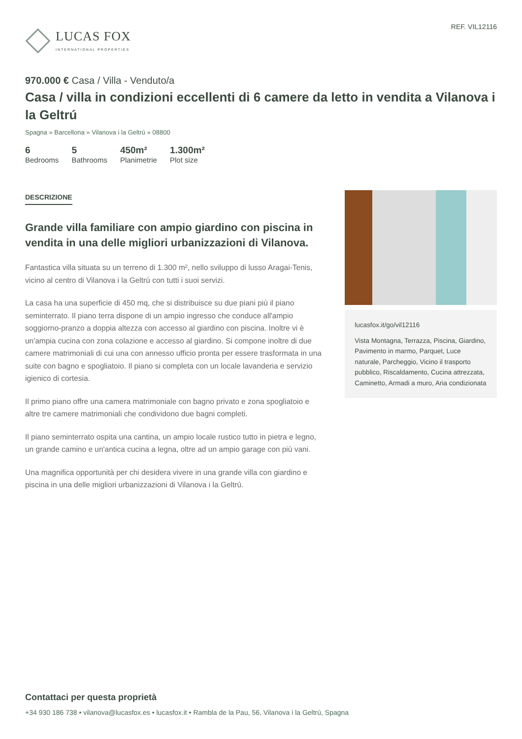LUCAS FOX
INTERNATIONAL PROPERTIES
REF. VIL12116
970.000 € Casa / Villa - Venduto/a
Casa / villa in condizioni eccellenti di 6 camere da letto in vendita a Vilanova i la Geltrú
Spagna » Barcellona » Vilanova i la Geltrú » 08800
6
Bedrooms
5
Bathrooms
450m²
Planimetrie
1.300m²
Plot size
DESCRIZIONE
Grande villa familiare con ampio giardino con piscina in vendita in una delle migliori urbanizzazioni di Vilanova.
Fantastica villa situata su un terreno di 1.300 m², nello sviluppo di lusso Aragai-Tenis, vicino al centro di Vilanova i la Geltrú con tutti i suoi servizi.
La casa ha una superficie di 450 mq, che si distribuisce su due piani più il piano seminterrato. Il piano terra dispone di un ampio ingresso che conduce all'ampio soggiorno-pranzo a doppia altezza con accesso al giardino con piscina. Inoltre vi è un'ampia cucina con zona colazione e accesso al giardino. Si compone inoltre di due camere matrimoniali di cui una con annesso ufficio pronta per essere trasformata in una suite con bagno e spogliatoio. Il piano si completa con un locale lavanderia e servizio igienico di cortesia.
Il primo piano offre una camera matrimoniale con bagno privato e zona spogliatoio e altre tre camere matrimoniali che condividono due bagni completi.
Il piano seminterrato ospita una cantina, un ampio locale rustico tutto in pietra e legno, un grande camino e un'antica cucina a legna, oltre ad un ampio garage con più vani.
Una magnifica opportunità per chi desidera vivere in una grande villa con giardino e piscina in una delle migliori urbanizzazioni di Vilanova i la Geltrú.
lucasfox.it/go/vil12116
Vista Montagna, Terrazza, Piscina, Giardino, Pavimento in marmo, Parquet, Luce naturale, Parcheggio, Vicino il trasporto pubblico, Riscaldamento, Cucina attrezzata, Caminetto, Armadi a muro, Aria condizionata
Contattaci per questa proprietà
+34 930 186 738 • vilanova@lucasfox.es • lucasfox.it • Rambla de la Pau, 56, Vilanova i la Geltrú, Spagna